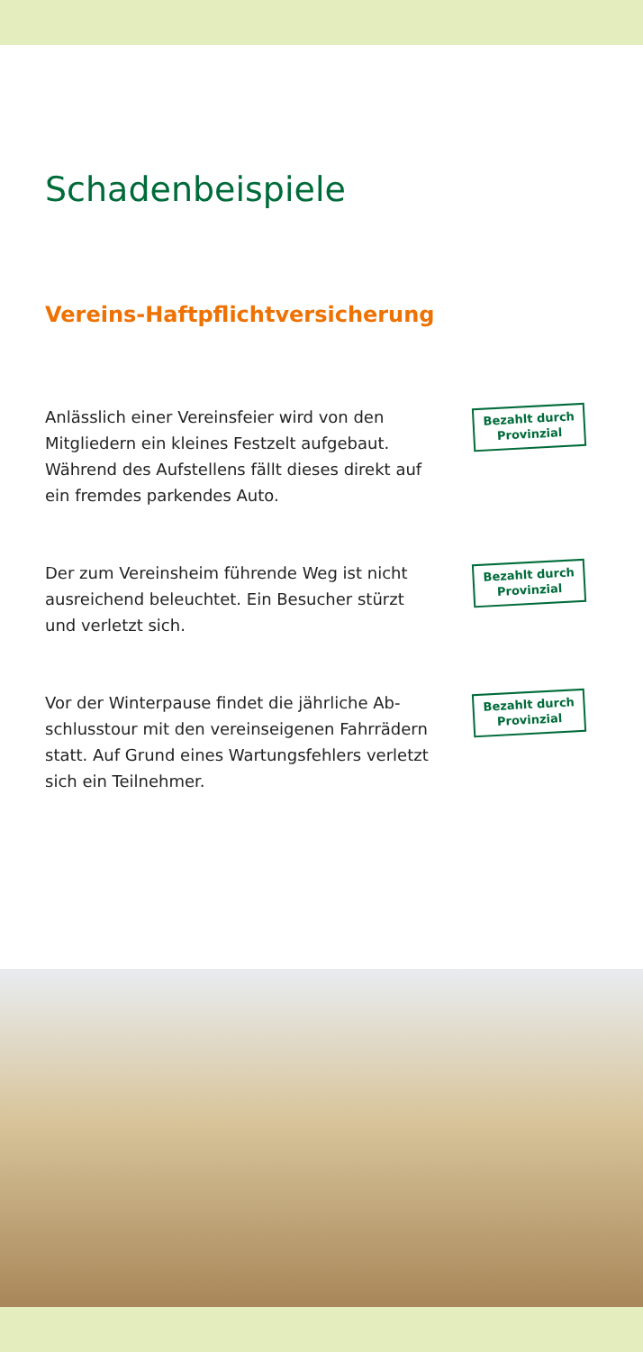Schadenbeispiele
Vereins-Haftpflichtversicherung
Anlässlich einer Vereinsfeier wird von den Mitgliedern ein kleines Festzelt aufgebaut. Während des Aufstellens fällt dieses direkt auf ein fremdes parkendes Auto.
Bezahlt durch
Provinzial
Der zum Vereinsheim führende Weg ist nicht ausreichend beleuchtet. Ein Besucher stürzt und verletzt sich.
Bezahlt durch
Provinzial
Vor der Winterpause findet die jährliche Ab­schlusstour mit den vereinseigenen Fahrrädern statt. Auf Grund eines Wartungsfehlers verletzt sich ein Teilnehmer.
Bezahlt durch
Provinzial